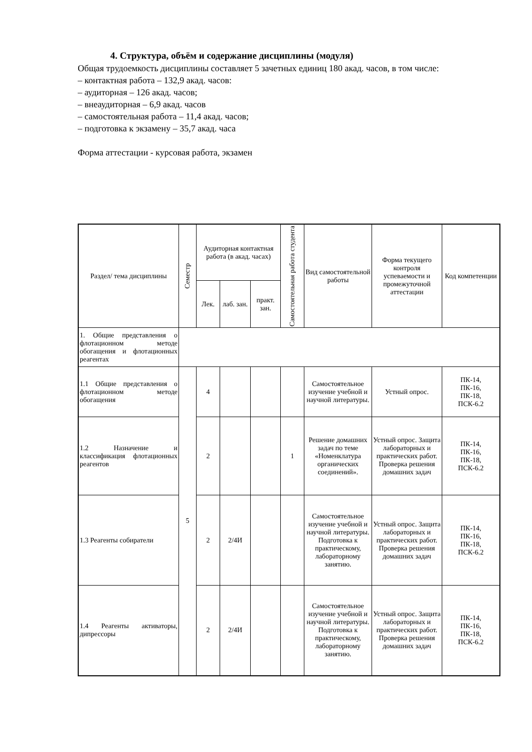4. Структура, объём и содержание дисциплины (модуля)
Общая трудоемкость дисциплины составляет 5 зачетных единиц 180 акад. часов, в том числе:
– контактная работа – 132,9 акад. часов:
– аудиторная – 126 акад. часов;
– внеаудиторная – 6,9 акад. часов
– самостоятельная работа – 11,4 акад. часов;
– подготовка к экзамену – 35,7 акад. часа
Форма аттестации - курсовая работа, экзамен
| Раздел/ тема дисциплины | Семестр | Аудиторная контактная работа (в акад. часах) | | | Самостоятельная работа студента | Вид самостоятельной работы | Форма текущего контроля успеваемости и промежуточной аттестации | Код компетенции |
| --- | --- | --- | --- | --- | --- | --- | --- | --- |
| | | Лек. | лаб. зан. | практ. зан. | | | | |
| 1. Общие представления о флотационном методе обогащения и флотационных реагентах | | | | | | | | |
| 1.1 Общие представления о флотационном методе обогащения | 5 | 4 | | | | Самостоятельное изучение учебной и научной литературы. | Устный опрос. | ПК-14, ПК-16, ПК-18, ПСК-6.2 |
| 1.2 Назначение и классификация флотационных реагентов | | 2 | | | 1 | Решение домашних задач по теме «Номенклатура органических соединений». | Устный опрос. Защита лабораторных и практических работ. Проверка решения домашних задач | ПК-14, ПК-16, ПК-18, ПСК-6.2 |
| 1.3 Реагенты собиратели | | 2 | 2/4И | | | Самостоятельное изучение учебной и научной литературы. Подготовка к практическому, лабораторному занятию. | Устный опрос. Защита лабораторных и практических работ. Проверка решения домашних задач | ПК-14, ПК-16, ПК-18, ПСК-6.2 |
| 1.4 Реагенты активаторы, дипрессоры | | 2 | 2/4И | | | Самостоятельное изучение учебной и научной литературы. Подготовка к практическому, лабораторному занятию. | Устный опрос. Защита лабораторных и практических работ. Проверка решения домашних задач | ПК-14, ПК-16, ПК-18, ПСК-6.2 |